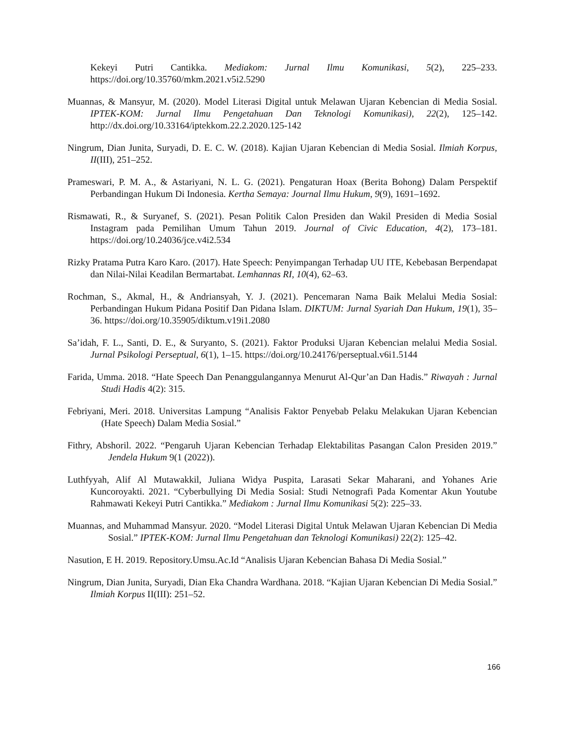Kekeyi Putri Cantikka. Mediakom: Jurnal Ilmu Komunikasi, 5(2), 225–233. https://doi.org/10.35760/mkm.2021.v5i2.5290
Muannas, & Mansyur, M. (2020). Model Literasi Digital untuk Melawan Ujaran Kebencian di Media Sosial. IPTEK-KOM: Jurnal Ilmu Pengetahuan Dan Teknologi Komunikasi), 22(2), 125–142. http://dx.doi.org/10.33164/iptekkom.22.2.2020.125-142
Ningrum, Dian Junita, Suryadi, D. E. C. W. (2018). Kajian Ujaran Kebencian di Media Sosial. Ilmiah Korpus, II(III), 251–252.
Prameswari, P. M. A., & Astariyani, N. L. G. (2021). Pengaturan Hoax (Berita Bohong) Dalam Perspektif Perbandingan Hukum Di Indonesia. Kertha Semaya: Journal Ilmu Hukum, 9(9), 1691–1692.
Rismawati, R., & Suryanef, S. (2021). Pesan Politik Calon Presiden dan Wakil Presiden di Media Sosial Instagram pada Pemilihan Umum Tahun 2019. Journal of Civic Education, 4(2), 173–181. https://doi.org/10.24036/jce.v4i2.534
Rizky Pratama Putra Karo Karo. (2017). Hate Speech: Penyimpangan Terhadap UU ITE, Kebebasan Berpendapat dan Nilai-Nilai Keadilan Bermartabat. Lemhannas RI, 10(4), 62–63.
Rochman, S., Akmal, H., & Andriansyah, Y. J. (2021). Pencemaran Nama Baik Melalui Media Sosial: Perbandingan Hukum Pidana Positif Dan Pidana Islam. DIKTUM: Jurnal Syariah Dan Hukum, 19(1), 35–36. https://doi.org/10.35905/diktum.v19i1.2080
Sa’idah, F. L., Santi, D. E., & Suryanto, S. (2021). Faktor Produksi Ujaran Kebencian melalui Media Sosial. Jurnal Psikologi Perseptual, 6(1), 1–15. https://doi.org/10.24176/perseptual.v6i1.5144
Farida, Umma. 2018. “Hate Speech Dan Penanggulangannya Menurut Al-Qur’an Dan Hadis.” Riwayah : Jurnal Studi Hadis 4(2): 315.
Febriyani, Meri. 2018. Universitas Lampung “Analisis Faktor Penyebab Pelaku Melakukan Ujaran Kebencian (Hate Speech) Dalam Media Sosial.”
Fithry, Abshoril. 2022. “Pengaruh Ujaran Kebencian Terhadap Elektabilitas Pasangan Calon Presiden 2019.” Jendela Hukum 9(1 (2022)).
Luthfyyah, Alif Al Mutawakkil, Juliana Widya Puspita, Larasati Sekar Maharani, and Yohanes Arie Kuncoroyakti. 2021. “Cyberbullying Di Media Sosial: Studi Netnografi Pada Komentar Akun Youtube Rahmawati Kekeyi Putri Cantikka.” Mediakom : Jurnal Ilmu Komunikasi 5(2): 225–33.
Muannas, and Muhammad Mansyur. 2020. “Model Literasi Digital Untuk Melawan Ujaran Kebencian Di Media Sosial.” IPTEK-KOM: Jurnal Ilmu Pengetahuan dan Teknologi Komunikasi) 22(2): 125–42.
Nasution, E H. 2019. Repository.Umsu.Ac.Id “Analisis Ujaran Kebencian Bahasa Di Media Sosial.”
Ningrum, Dian Junita, Suryadi, Dian Eka Chandra Wardhana. 2018. “Kajian Ujaran Kebencian Di Media Sosial.” Ilmiah Korpus II(III): 251–52.
166